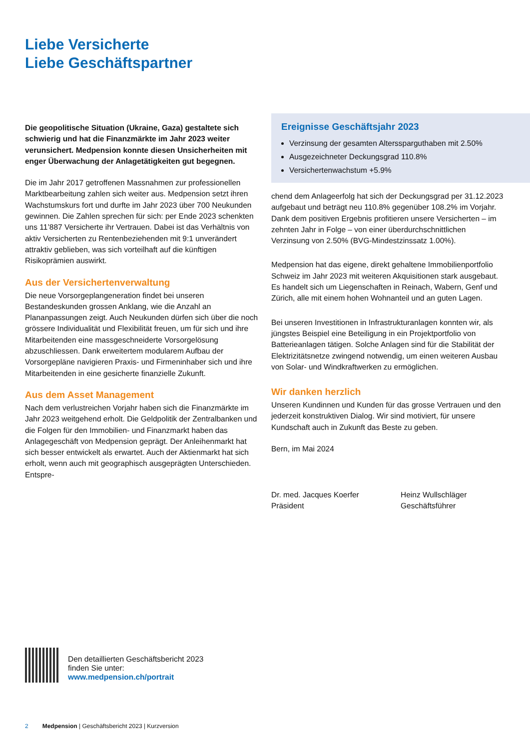Liebe Versicherte
Liebe Geschäftspartner
Die geopolitische Situation (Ukraine, Gaza) gestaltete sich schwierig und hat die Finanzmärkte im Jahr 2023 weiter verunsichert. Medpension konnte diesen Unsicherheiten mit enger Überwachung der Anlagetätigkeiten gut begegnen.
Die im Jahr 2017 getroffenen Massnahmen zur professionellen Marktbearbeitung zahlen sich weiter aus. Medpension setzt ihren Wachstumskurs fort und durfte im Jahr 2023 über 700 Neukunden gewinnen. Die Zahlen sprechen für sich: per Ende 2023 schenkten uns 11’887 Versicherte ihr Vertrauen. Dabei ist das Verhältnis von aktiv Versicherten zu Rentenbeziehenden mit 9:1 unverändert attraktiv geblieben, was sich vorteilhaft auf die künftigen Risikoprämien auswirkt.
Aus der Versichertenverwaltung
Die neue Vorsorgeplangeneration findet bei unseren Bestandeskunden grossen Anklang, wie die Anzahl an Plananpassungen zeigt. Auch Neukunden dürfen sich über die noch grössere Individualität und Flexibilität freuen, um für sich und ihre Mitarbeitenden eine massgeschneiderte Vorsorgelösung abzuschliessen. Dank erweitertem modularem Aufbau der Vorsorgepläne navigieren Praxis- und Firmeninhaber sich und ihre Mitarbeitenden in eine gesicherte finanzielle Zukunft.
Aus dem Asset Management
Nach dem verlustreichen Vorjahr haben sich die Finanzmärkte im Jahr 2023 weitgehend erholt. Die Geldpolitik der Zentralbanken und die Folgen für den Immobilien- und Finanzmarkt haben das Anlagegeschäft von Medpension geprägt. Der Anleihenmarkt hat sich besser entwickelt als erwartet. Auch der Aktienmarkt hat sich erholt, wenn auch mit geographisch ausgeprägten Unterschieden. Entspre-
Ereignisse Geschäftsjahr 2023
Verzinsung der gesamten Altersspargut­haben mit 2.50%
Ausgezeichneter Deckungsgrad 110.8%
Versichertenwachstum +5.9%
chend dem Anlageerfolg hat sich der Deckungsgrad per 31.12.2023 aufgebaut und beträgt neu 110.8% gegenüber 108.2% im Vorjahr. Dank dem positiven Ergebnis profitieren unsere Versicherten – im zehnten Jahr in Folge – von einer überdurchschnittlichen Verzinsung von 2.50% (BVG-Mindestzinssatz 1.00%).
Medpension hat das eigene, direkt gehaltene Immobilienportfolio Schweiz im Jahr 2023 mit weiteren Akquisitionen stark ausgebaut. Es handelt sich um Liegenschaften in Reinach, Wabern, Genf und Zürich, alle mit einem hohen Wohnanteil und an guten Lagen.
Bei unseren Investitionen in Infrastrukturanlagen konnten wir, als jüngstes Beispiel eine Beteiligung in ein Projektportfolio von Batterieanlagen tätigen. Solche Anlagen sind für die Stabilität der Elektrizitätsnetze zwingend notwendig, um einen weiteren Ausbau von Solar- und Windkraftwerken zu ermöglichen.
Wir danken herzlich
Unseren Kundinnen und Kunden für das grosse Vertrauen und den jederzeit konstruktiven Dialog. Wir sind motiviert, für unsere Kundschaft auch in Zukunft das Beste zu geben.
Bern, im Mai 2024
Dr. med. Jacques Koerfer
Präsident
Heinz Wullschläger
Geschäftsführer
Den detaillierten Geschäftsbericht 2023
finden Sie unter:
www.medpension.ch/portrait
2 Medpension | Geschäftsbericht 2023 | Kurzversion